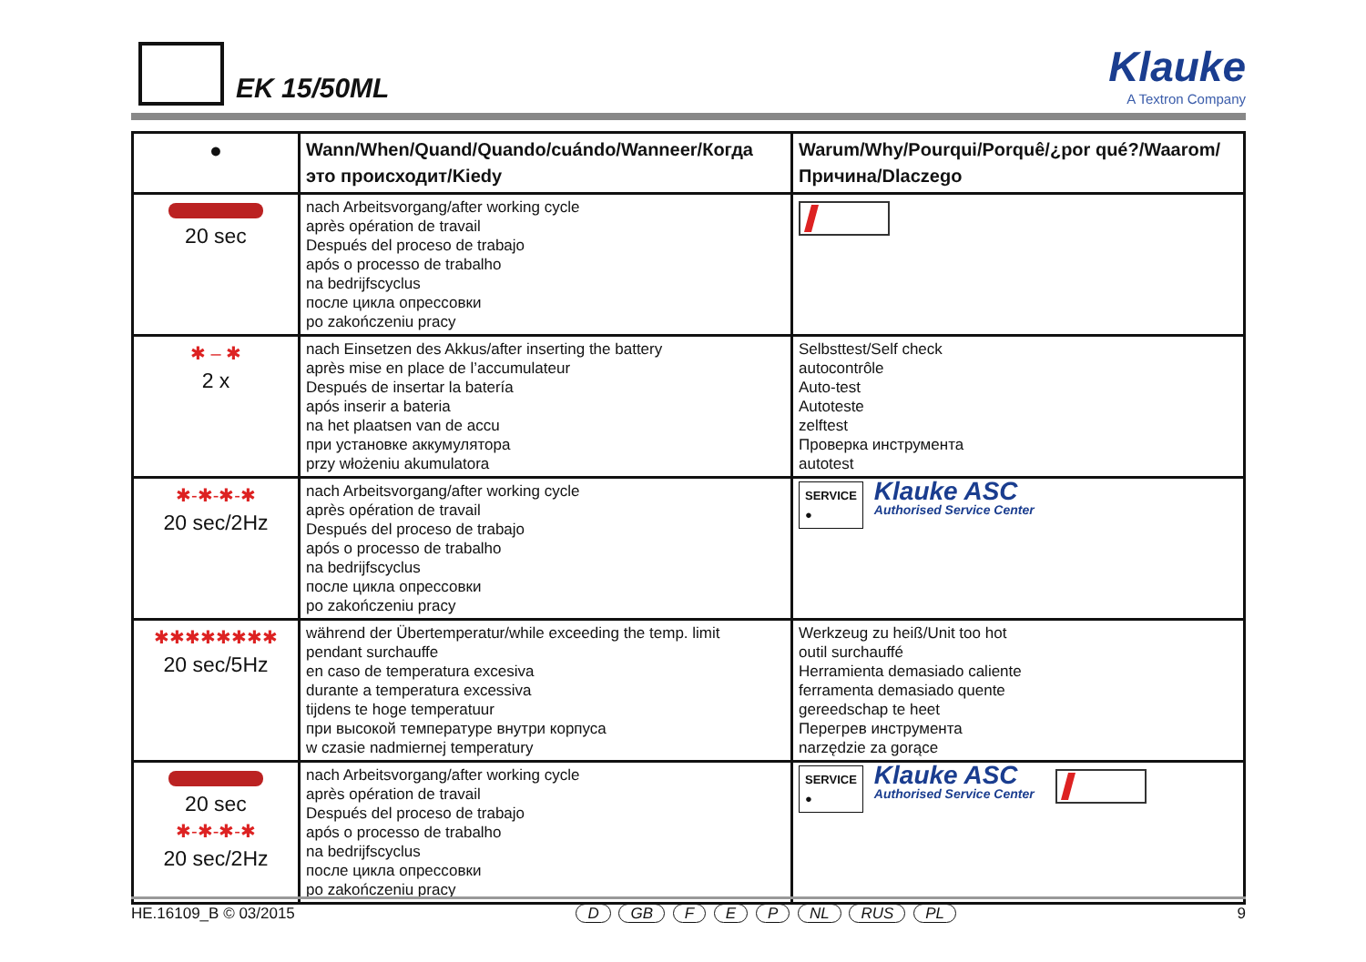EK 15/50ML Klauke
A Textron Company
| ● | Wann/When/Quand/Quando/cuándo/Wanneer/Когда это происходит/Kiedy | Warum/Why/Pourqui/Porquê/¿por qué?/Waarom/ Причина/Dlaczego |
| --- | --- | --- |
| 20 sec | nach Arbeitsvorgang/after working cycle après opération de travail Después del proceso de trabajo após o processo de trabalho na bedrijfscyclus после цикла опрессовки po zakończeniu pracy | |
| ✱ – ✱ 2 x | nach Einsetzen des Akkus/after inserting the battery après mise en place de l’accumulateur Después de insertar la batería após inserir a bateria na het plaatsen van de accu при установке аккумулятора przy włożeniu akumulatora | Selbsttest/Self check autocontrôle Auto-test Autoteste zelftest Проверка инструмента autotest |
| ✱-✱-✱-✱ 20 sec/2Hz | nach Arbeitsvorgang/after working cycle après opération de travail Después del proceso de trabajo após o processo de trabalho na bedrijfscyclus после цикла опрессовки po zakończeniu pracy | SERVICE ● Klauke ASC Authorised Service Center |
| ✱✱✱✱✱✱✱✱ 20 sec/5Hz | während der Übertemperatur/while exceeding the temp. limit pendant surchauffe en caso de temperatura excesiva durante a temperatura excessiva tijdens te hoge temperatuur при высокой температуре внутри корпуса w czasie nadmiernej temperatury | Werkzeug zu heiß/Unit too hot outil surchauffé Herramienta demasiado caliente ferramenta demasiado quente gereedschap te heet Перегрев инструмента narzędzie za gorące |
| 20 sec ✱-✱-✱-✱ 20 sec/2Hz | nach Arbeitsvorgang/after working cycle après opération de travail Después del proceso de trabajo após o processo de trabalho na bedrijfscyclus после цикла опрессовки po zakończeniu pracy | SERVICE ● Klauke ASC Authorised Service Center |
HE.16109_B © 03/2015 D GB F E P NL RUS PL 9